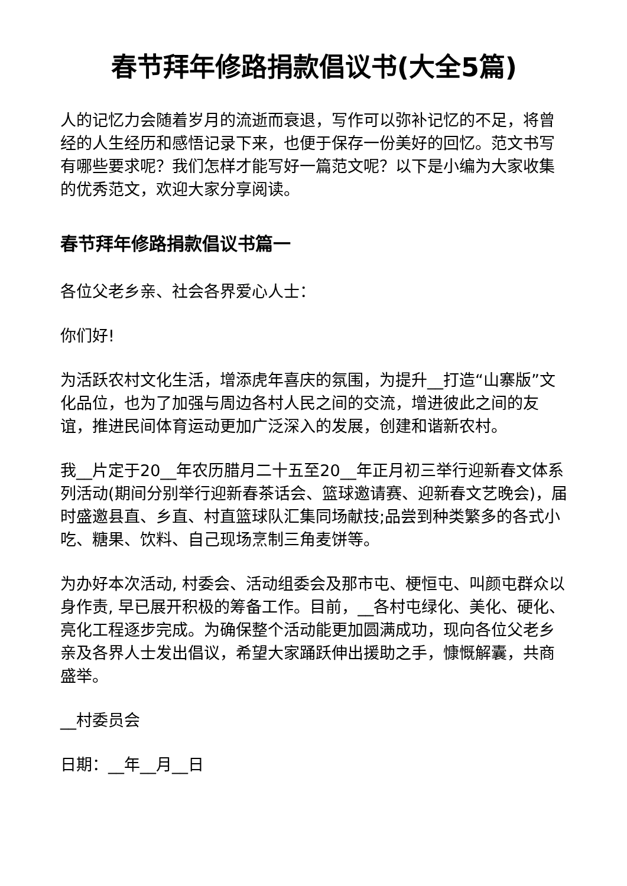春节拜年修路捐款倡议书(大全5篇)
人的记忆力会随着岁月的流逝而衰退，写作可以弥补记忆的不足，将曾经的人生经历和感悟记录下来，也便于保存一份美好的回忆。范文书写有哪些要求呢？我们怎样才能写好一篇范文呢？以下是小编为大家收集的优秀范文，欢迎大家分享阅读。
春节拜年修路捐款倡议书篇一
各位父老乡亲、社会各界爱心人士：
你们好!
为活跃农村文化生活，增添虎年喜庆的氛围，为提升__打造“山寨版”文化品位，也为了加强与周边各村人民之间的交流，增进彼此之间的友谊，推进民间体育运动更加广泛深入的发展，创建和谐新农村。
我__片定于20__年农历腊月二十五至20__年正月初三举行迎新春文体系列活动(期间分别举行迎新春茶话会、篮球邀请赛、迎新春文艺晚会)，届时盛邀县直、乡直、村直篮球队汇集同场献技;品尝到种类繁多的各式小吃、糖果、饮料、自己现场烹制三角麦饼等。
为办好本次活动, 村委会、活动组委会及那市屯、梗恒屯、叫颜屯群众以身作责, 早已展开积极的筹备工作。目前，__各村屯绿化、美化、硬化、亮化工程逐步完成。为确保整个活动能更加圆满成功，现向各位父老乡亲及各界人士发出倡议，希望大家踊跃伸出援助之手，慷慨解囊，共商盛举。
__村委员会
日期：__年__月__日